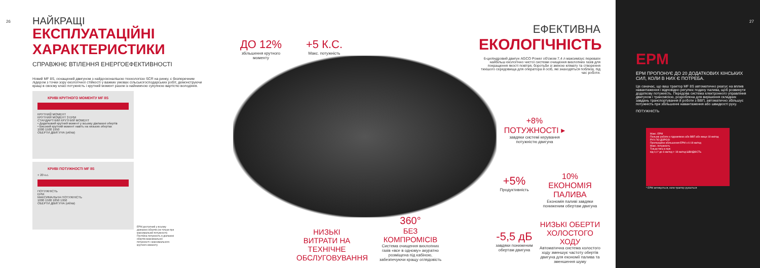26
НАЙКРАЩІ
ЕКСПЛУАТАЦІЙНІ ХАРАКТЕРИСТИКИ
СПРАВЖНЄ ВТІЛЕННЯ ЕНЕРГОЕФЕКТИВНОСТІ
Новий MF 8S, оснащений двигуном з найдосконалішою технологією SCR на ринку, є безперечним лідером з точки зору екологічної стійкості у важких умовах сільськогосподарських робіт, демонструючи кращі в своєму класі потужність і крутний момент разом із найнижчою сукупною вартістю володіння.
КРИВІ КРУТНОГО МОМЕНТУ MF 8S
КРУТНИЙ МОМЕНТ
КРУТНИЙ МОМЕНТ З EPM
СТАНДАРТНИЙ КРУТНИЙ МОМЕНТ
• Додатковий крутний момент у всьому діапазоні обертів
• Високий крутний момент навіть на низьких обертах
1000 1500 1950
ОБЕРТИ ДВИГУНА (об/хв)
КРИВІ ПОТУЖНОСТІ MF 8S
+ 20 к.с.
ПОТУЖНІСТЬ
EPM
МАКСИМАЛЬНА ПОТУЖНІСТЬ
1000 1500 1850 1950
ОБЕРТИ ДВИГУНА (об/хв)
EPM доступний у всьому діапазоні обертів (не тільки при максимальній потужності)
Постійна потужність в діапазоні обертів максимальної потужності і максимального крутного моменту
ДО 12%
збільшення крутного моменту
+5 К.С.
Макс. потужність
ЕФЕКТИВНА
ЕКОЛОГІЧНІСТЬ
6-циліндровий двигун AGCO Power об'ємом 7,4 л максимізує переваги найбільш екологічно чистої системи очищення вихлопних газів для покращення якості повітря, боротьби зі зміною клімату та створення тихішого середовища для оператора й осіб, які знаходяться поблизу, під час роботи.
+8% ПОТУЖНОСТІ ▸
завдяки системі керування потужністю двигуна
+5%
Продуктивність
10% ЕКОНОМІЯ ПАЛИВА
Економія паливі завдяки пониженим обертам двигуна
-5,5 дБ
завдяки пониженим обертам двигуна
НИЗЬКІ ОБЕРТИ ХОЛОСТОГО ХОДУ
Автоматична система холостого ходу зменшує частоту обертів двигуна для економії палива та зменшення шуму
НИЗЬКІ ВИТРАТИ НА ТЕХНІЧНЕ ОБСЛУГОВУВАННЯ
360°
БЕЗ КОМПРОМІСІВ
Система очищення вихлопних газів «все в одному» акуратно розміщена під кабіною, забезпечуючи кращу оглядовість
27
EPM
EPM ПРОПОНУЄ ДО 20 ДОДАТКОВИХ КІНСЬКИХ СИЛ, КОЛИ В НИХ Є ПОТРЕБА.
Це означає, що ваш трактор MF 8S автоматично реагує на вплив навантаження і відповідно регулює подачу палива, щоб розвинути додаткову потужність. Передова система електронного управління двигуном і трансмісією, розроблена для вирішення складних завдань транспортування й роботи з ВВП, автоматично збільшує потужність при збільшенні навантаження або швидкості руху.
ПОТУЖНІСТЬ
Макс. EPM
Польові роботи з гідравлікою або ВВП або вище 18 км/год
РУХ ПО ДОРОЗІ
Пропорційне збільшення EPM з 6-18 км/год
Макс. потужність
Тільки тяга в полі
від 0,1* до 6 км/год > 18 км/год ШВИДКІСТЬ
* EPM активується, коли трактор рухається